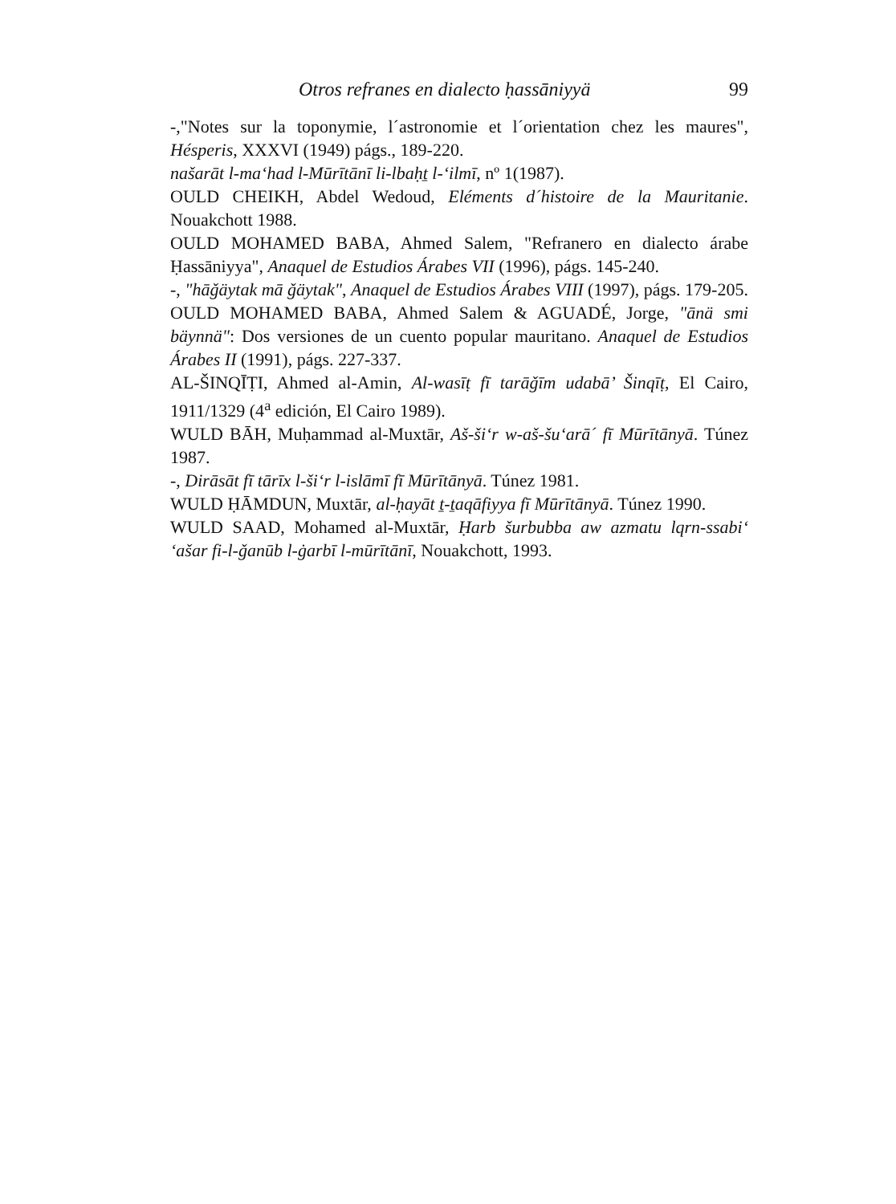Otros refranes en dialecto ḥassāniyyä 99
-,"Notes sur la toponymie, l´astronomie et l´orientation chez les maures", Hésperis, XXXVI (1949) págs., 189-220.
našarāt l-ma‘had l-Mūrītānī li-lbaḥṯ l-‘ilmī, nº 1(1987).
OULD CHEIKH, Abdel Wedoud, Eléments d´histoire de la Mauritanie. Nouakchott 1988.
OULD MOHAMED BABA, Ahmed Salem, "Refranero en dialecto árabe Ḥassāniyya", Anaquel de Estudios Árabes VII (1996), págs. 145-240.
-, "hāǧäytak mā ǧäytak", Anaquel de Estudios Árabes VIII (1997), págs. 179-205.
OULD MOHAMED BABA, Ahmed Salem & AGUADÉ, Jorge, "ānä smi bäynnä": Dos versiones de un cuento popular mauritano. Anaquel de Estudios Árabes II (1991), págs. 227-337.
AL-ŠINQĪṬI, Ahmed al-Amin, Al-wasīṭ fī tarāǧīm udabā’ Šinqīṭ, El Cairo, 1911/1329 (4<sup>a</sup> edición, El Cairo 1989).
WULD BĀH, Muḥammad al-Muxtār, Aš-ši‘r w-aš-šu‘arā´ fī Mūrītānyā. Túnez 1987.
-, Dirāsāt fī tārīx l-ši‘r l-islāmī fī Mūrītānyā. Túnez 1981.
WULD ḤĀMDUN, Muxtār, al-ḥayāt ṯ-ṯaqāfiyya fī Mūrītānyā. Túnez 1990.
WULD SAAD, Mohamed al-Muxtār, Ḥarb šurbubba aw azmatu lqrn-ssabi‘ ‘ašar fi-l-ǧanūb l-ġarbī l-mūrītānī, Nouakchott, 1993.